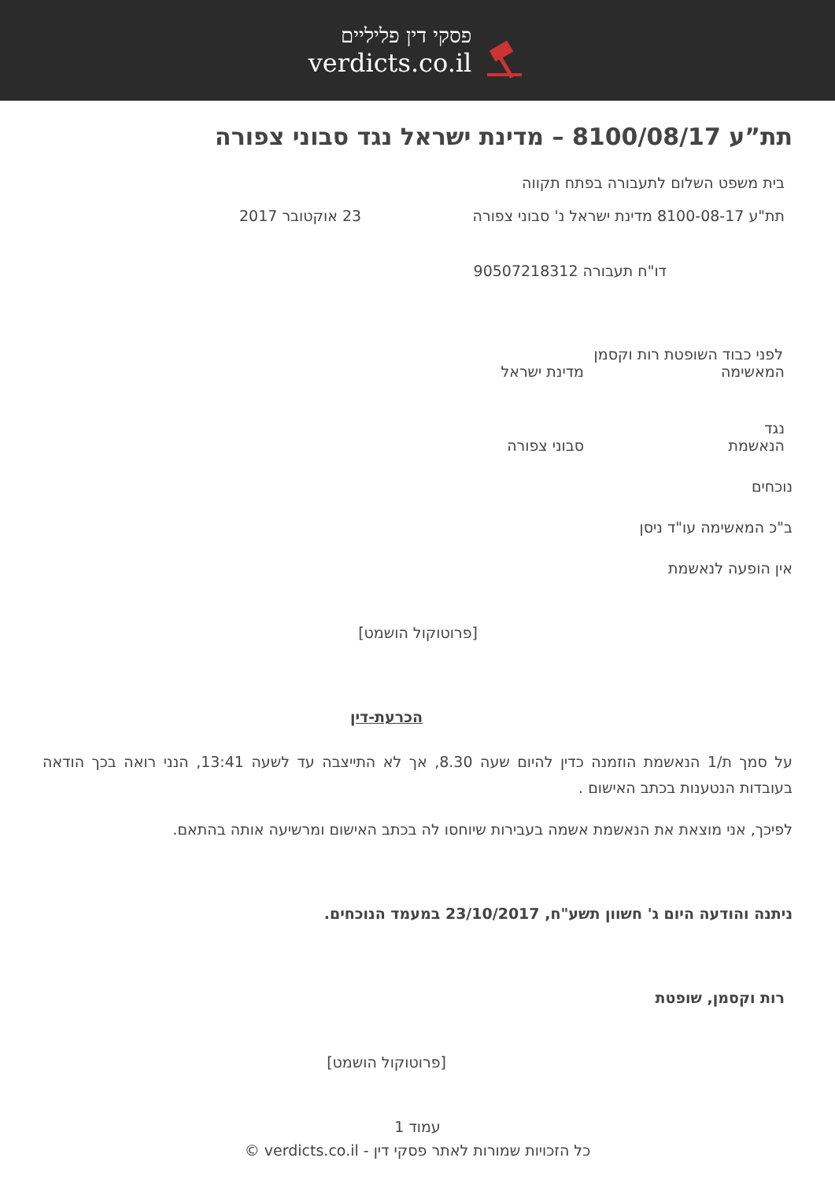פסקי דין פליליים
verdicts.co.il
תת”ע 8100/08/17 – מדינת ישראל נגד סבוני צפורה
בית משפט השלום לתעבורה בפתח תקווה
תת"ע 8100-08-17 מדינת ישראל נ' סבוני צפורה 23 אוקטובר 2017
דו"ח תעבורה 90507218312
לפני כבוד השופטת רות וקסמן
המאשימה מדינת ישראל
נגד
הנאשמת סבוני צפורה
נוכחים
ב"כ המאשימה עו"ד ניסן
אין הופעה לנאשמת
[פרוטוקול הושמט]
הכרעת-דין
על סמך ת/1 הנאשמת הוזמנה כדין להיום שעה 8.30, אך לא התייצבה עד לשעה 13:41, הנני רואה בכך הודאה בעובדות הנטענות בכתב האישום .
לפיכך, אני מוצאת את הנאשמת אשמה בעבירות שיוחסו לה בכתב האישום ומרשיעה אותה בהתאם.
ניתנה והודעה היום ג' חשוון תשע"ח, 23/10/2017 במעמד הנוכחים.
רות וקסמן, שופטת
[פרוטוקול הושמט]
עמוד 1
כל הזכויות שמורות לאתר פסקי דין - verdicts.co.il ©